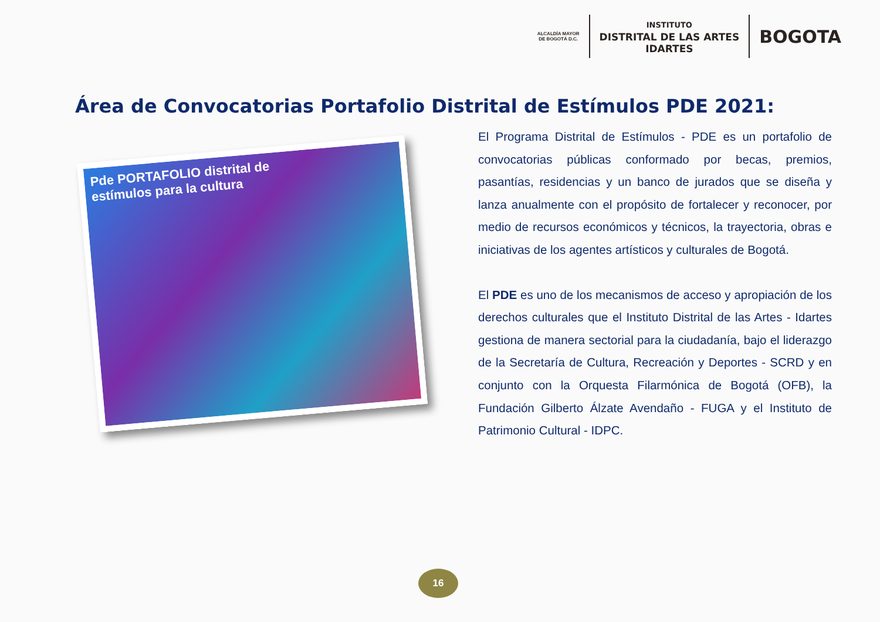ALCALDÍA MAYOR
DE BOGOTÁ D.C.
INSTITUTO
DISTRITAL DE LAS ARTES
IDARTES
BOGOTA
Área de Convocatorias Portafolio Distrital de Estímulos PDE 2021:
Pde PORTAFOLIO distrital de
estímulos para la cultura
El Programa Distrital de Estímulos - PDE es un portafolio de convocatorias públicas conformado por becas, premios, pasantías, residencias y un banco de jurados que se diseña y lanza anualmente con el propósito de fortalecer y reconocer, por medio de recursos económicos y técnicos, la trayectoria, obras e iniciativas de los agentes artísticos y culturales de Bogotá.
El PDE es uno de los mecanismos de acceso y apropiación de los derechos culturales que el Instituto Distrital de las Artes - Idartes gestiona de manera sectorial para la ciudadanía, bajo el liderazgo de la Secretaría de Cultura, Recreación y Deportes - SCRD y en conjunto con la Orquesta Filarmónica de Bogotá (OFB), la Fundación Gilberto Álzate Avendaño - FUGA y el Instituto de Patrimonio Cultural - IDPC.
16